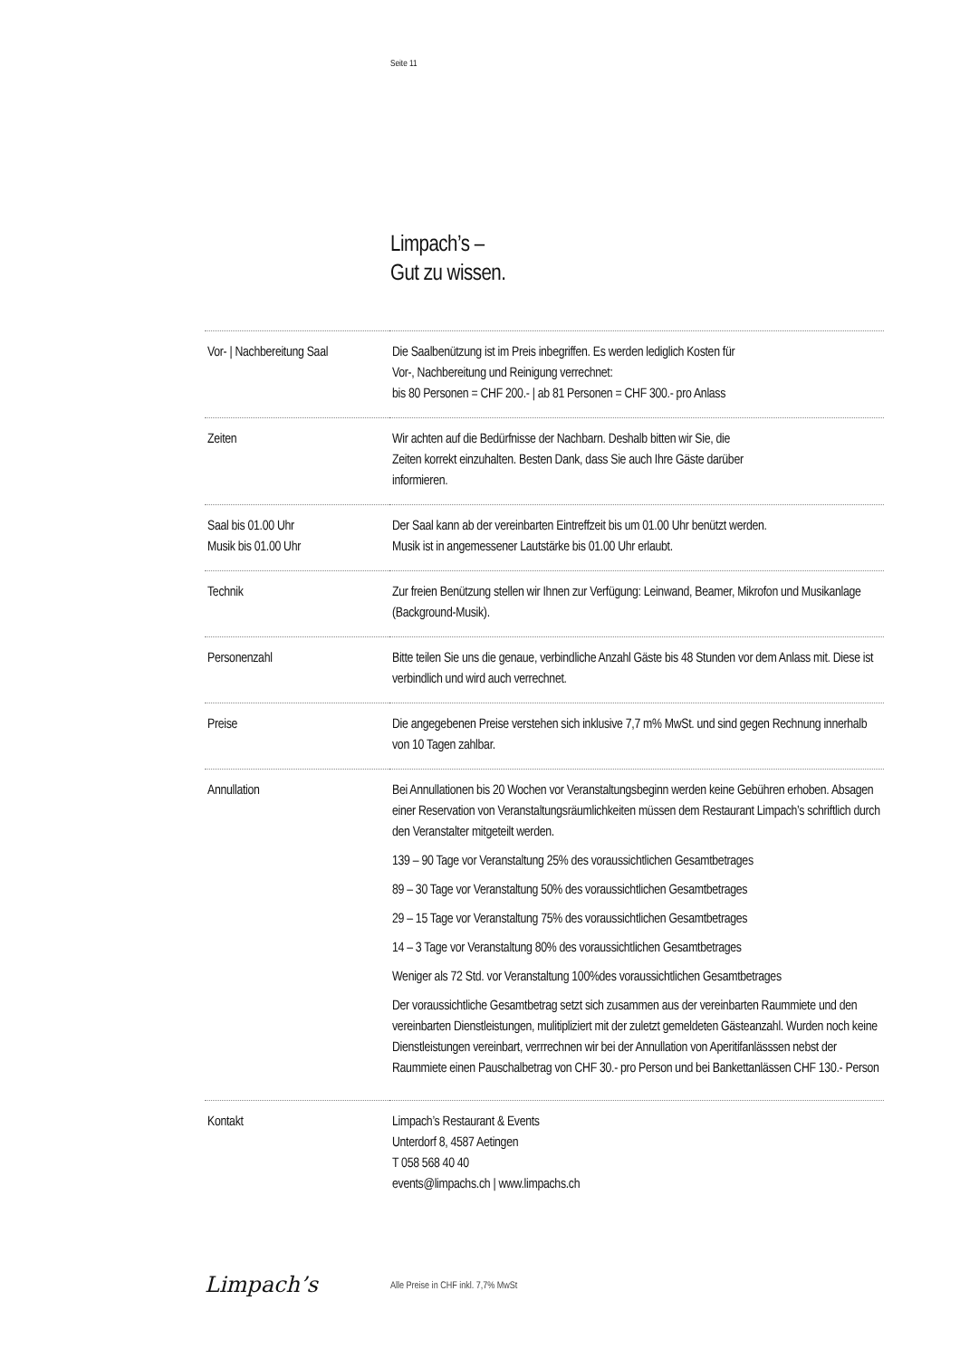Seite 11
Limpach’s –
Gut zu wissen.
| Vor- / Nachbereitung Saal | Die Saalbenützung ist im Preis inbegriffen. Es werden lediglich Kosten für Vor-, Nachbereitung und Reinigung verrechnet: bis 80 Personen = CHF 200.- / ab 81 Personen = CHF 300.- pro Anlass |
| Zeiten | Wir achten auf die Bedürfnisse der Nachbarn. Deshalb bitten wir Sie, die Zeiten korrekt einzuhalten. Besten Dank, dass Sie auch Ihre Gäste darüber informieren. |
| Saal bis 01.00 Uhr Musik bis 01.00 Uhr | Der Saal kann ab der vereinbarten Eintreffzeit bis um 01.00 Uhr benützt werden. Musik ist in angemessener Lautstärke bis 01.00 Uhr erlaubt. |
| Technik | Zur freien Benützung stellen wir Ihnen zur Verfügung: Leinwand, Beamer, Mikrofon und Musikanlage (Background-Musik). |
| Personenzahl | Bitte teilen Sie uns die genaue, verbindliche Anzahl Gäste bis 48 Stunden vor dem Anlass mit. Diese ist verbindlich und wird auch verrechnet. |
| Preise | Die angegebenen Preise verstehen sich inklusive 7,7 m% MwSt. und sind gegen Rechnung innerhalb von 10 Tagen zahlbar. |
| Annullation | Bei Annullationen bis 20 Wochen vor Veranstaltungsbeginn werden keine Gebühren erhoben. Absagen einer Reservation von Veranstaltungsräumlichkeiten müssen dem Restaurant Limpach’s schriftlich durch den Veranstalter mitgeteilt werden. 139 – 90 Tage vor Veranstaltung 25% des voraussichtlichen Gesamtbetrages 89 – 30 Tage vor Veranstaltung 50% des voraussichtlichen Gesamtbetrages 29 – 15 Tage vor Veranstaltung 75% des voraussichtlichen Gesamtbetrages 14 – 3 Tage vor Veranstaltung 80% des voraussichtlichen Gesamtbetrages Weniger als 72 Std. vor Veranstaltung 100%des voraussichtlichen Gesamtbetrages Der voraussichtliche Gesamtbetrag setzt sich zusammen aus der vereinbarten Raummiete und den vereinbarten Dienstleistungen, mulitipliziert mit der zuletzt gemeldeten Gästeanzahl. Wurden noch keine Dienstleistungen vereinbart, verrrechnen wir bei der Annullation von Aperitifanlässsen nebst der Raummiete einen Pauschalbetrag von CHF 30.- pro Person und bei Bankettanlässen CHF 130.- Person |
| Kontakt | Limpach’s Restaurant & Events Unterdorf 8, 4587 Aetingen T 058 568 40 40 events@limpachs.ch / www.limpachs.ch |
Limpach’s
Alle Preise in CHF inkl. 7,7% MwSt